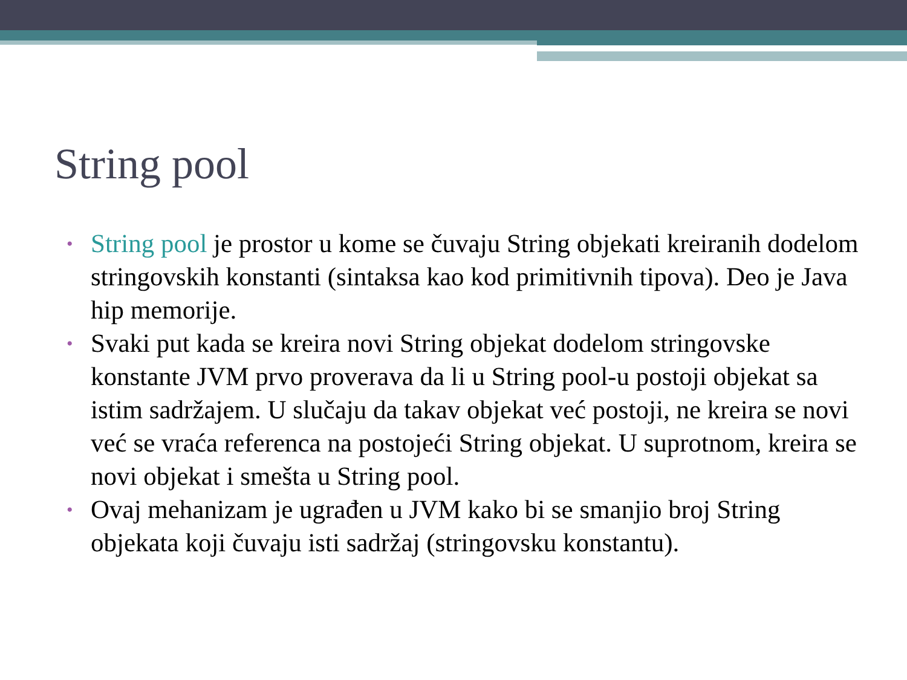String pool
• String pool je prostor u kome se čuvaju String objekati kreiranih dodelom stringovskih konstanti (sintaksa kao kod primitivnih tipova). Deo je Java hip memorije.
• Svaki put kada se kreira novi String objekat dodelom stringovske konstante JVM prvo proverava da li u String pool-u postoji objekat sa istim sadržajem. U slučaju da takav objekat već postoji, ne kreira se novi već se vraća referenca na postojeći String objekat. U suprotnom, kreira se novi objekat i smešta u String pool.
• Ovaj mehanizam je ugrađen u JVM kako bi se smanjio broj String objekata koji čuvaju isti sadržaj (stringovsku konstantu).